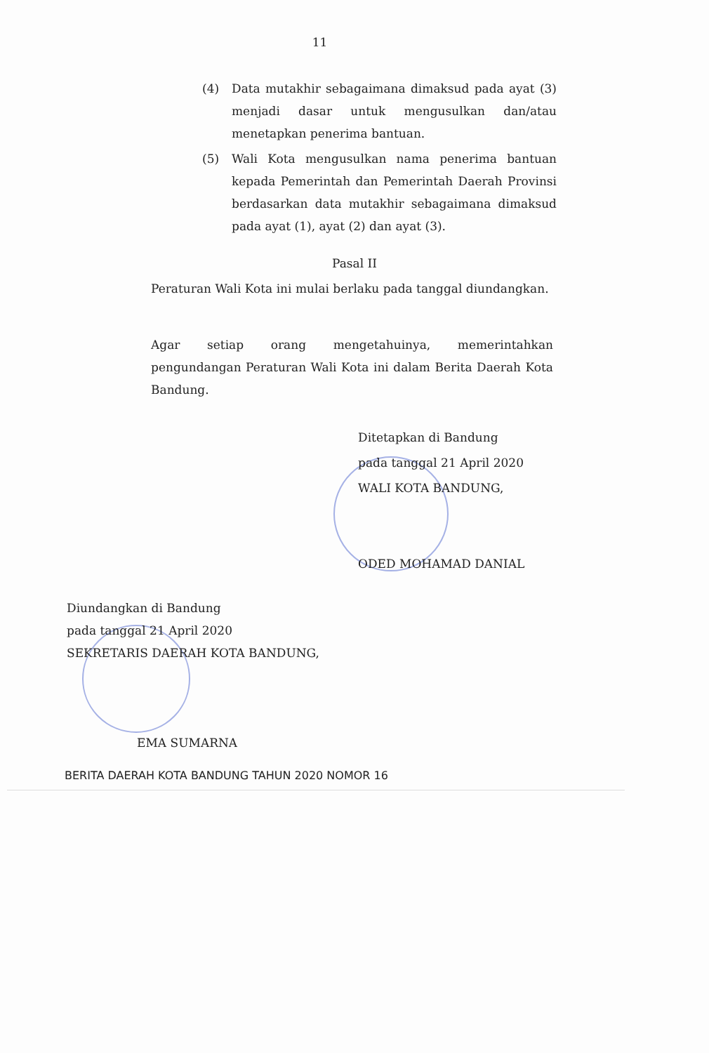11
(4) Data mutakhir sebagaimana dimaksud pada ayat (3) menjadi dasar untuk mengusulkan dan/atau menetapkan penerima bantuan.
(5) Wali Kota mengusulkan nama penerima bantuan kepada Pemerintah dan Pemerintah Daerah Provinsi berdasarkan data mutakhir sebagaimana dimaksud pada ayat (1), ayat (2) dan ayat (3).
Pasal II
Peraturan Wali Kota ini mulai berlaku pada tanggal diundangkan.
Agar setiap orang mengetahuinya, memerintahkan pengundangan Peraturan Wali Kota ini dalam Berita Daerah Kota Bandung.
Ditetapkan di Bandung
pada tanggal 21 April 2020
WALI KOTA BANDUNG,
ODED MOHAMAD DANIAL
Diundangkan di Bandung
pada tanggal 21 April 2020
SEKRETARIS DAERAH KOTA BANDUNG,
EMA SUMARNA
BERITA DAERAH KOTA BANDUNG TAHUN 2020 NOMOR 16